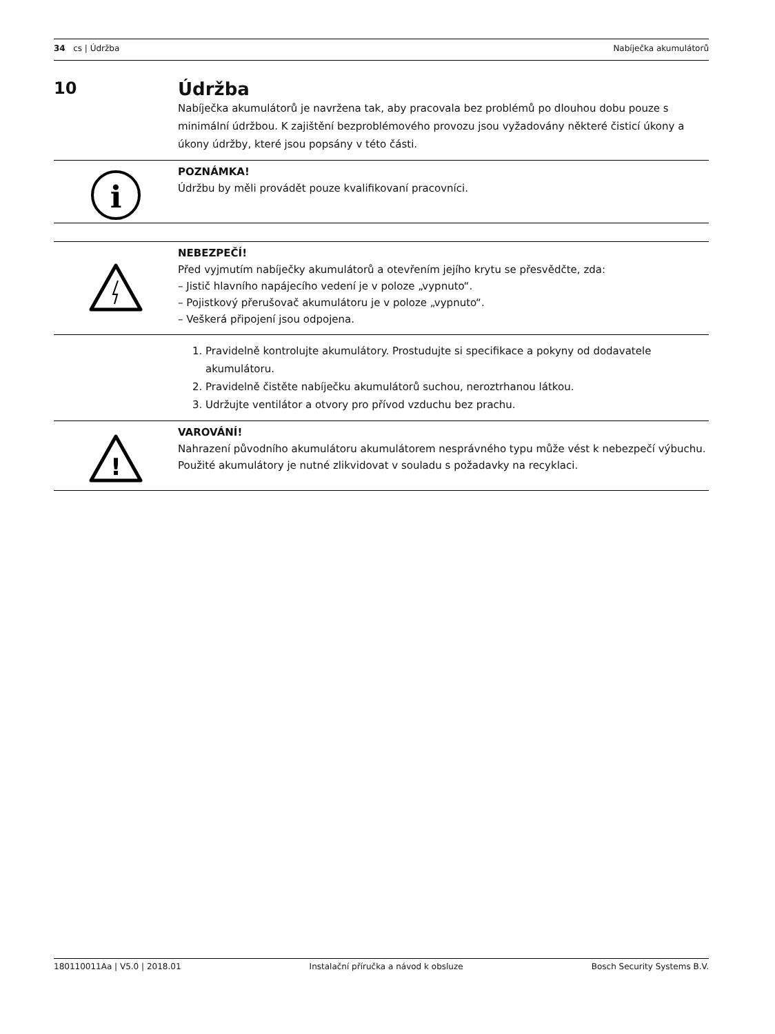34 cs | Údržba Nabíječka akumulátorů
10 Údržba
Nabíječka akumulátorů je navržena tak, aby pracovala bez problémů po dlouhou dobu pouze s minimální údržbou. K zajištění bezproblémového provozu jsou vyžadovány některé čisticí úkony a úkony údržby, které jsou popsány v této části.
i
POZNÁMKA!
Údržbu by měli provádět pouze kvalifikovaní pracovníci.
NEBEZPEČÍ!
Před vyjmutím nabíječky akumulátorů a otevřením jejího krytu se přesvědčte, zda:
– Jistič hlavního napájecího vedení je v poloze „vypnuto“.
– Pojistkový přerušovač akumulátoru je v poloze „vypnuto“.
– Veškerá připojení jsou odpojena.
1. Pravidelně kontrolujte akumulátory. Prostudujte si specifikace a pokyny od dodavatele akumulátoru.
2. Pravidelně čistěte nabíječku akumulátorů suchou, neroztrhanou látkou.
3. Udržujte ventilátor a otvory pro přívod vzduchu bez prachu.
!
VAROVÁNÍ!
Nahrazení původního akumulátoru akumulátorem nesprávného typu může vést k nebezpečí výbuchu.
Použité akumulátory je nutné zlikvidovat v souladu s požadavky na recyklaci.
180110011Aa | V5.0 | 2018.01 Instalační příručka a návod k obsluze Bosch Security Systems B.V.